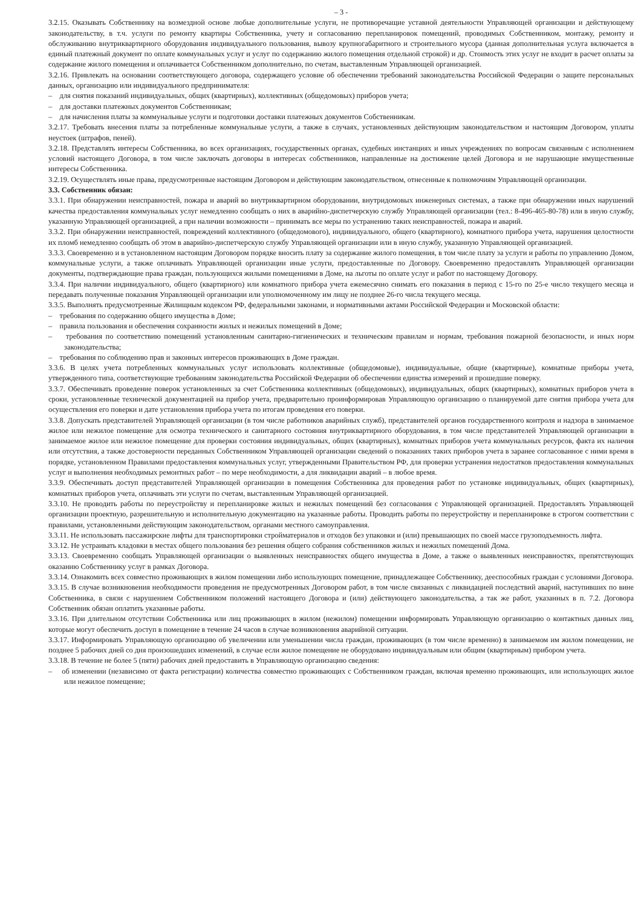– 3 -
3.2.15. Оказывать Собственнику на возмездной основе любые дополнительные услуги, не противоречащие уставной деятельности Управляющей организации и действующему законодательству, в т.ч. услуги по ремонту квартиры Собственника, учету и согласованию перепланировок помещений, проводимых Собственником, монтажу, ремонту и обслуживанию внутриквартирного оборудования индивидуального пользования, вывозу крупногабаритного и строительного мусора (данная дополнительная услуга включается в единый платежный документ по оплате коммунальных услуг и услуг по содержанию жилого помещения отдельной строкой) и др. Стоимость этих услуг не входит в расчет оплаты за содержание жилого помещения и оплачивается Собственником дополнительно, по счетам, выставленным Управляющей организацией.
3.2.16. Привлекать на основании соответствующего договора, содержащего условие об обеспечении требований законодательства Российской Федерации о защите персональных данных, организацию или индивидуального предпринимателя:
– для снятия показаний индивидуальных, общих (квартирных), коллективных (общедомовых) приборов учета;
– для доставки платежных документов Собственникам;
– для начисления платы за коммунальные услуги и подготовки доставки платежных документов Собственникам.
3.2.17. Требовать внесения платы за потребленные коммунальные услуги, а также в случаях, установленных действующим законодательством и настоящим Договором, уплаты неустоек (штрафов, пеней).
3.2.18. Представлять интересы Собственника, во всех организациях, государственных органах, судебных инстанциях и иных учреждениях по вопросам связанным с исполнением условий настоящего Договора, в том числе заключать договоры в интересах собственников, направленные на достижение целей Договора и не нарушающие имущественные интересы Собственника.
3.2.19. Осуществлять иные права, предусмотренные настоящим Договором и действующим законодательством, отнесенные к полномочиям Управляющей организации.
3.3. Собственник обязан:
3.3.1. При обнаружении неисправностей, пожара и аварий во внутриквартирном оборудовании, внутридомовых инженерных системах, а также при обнаружении иных нарушений качества предоставления коммунальных услуг немедленно сообщать о них в аварийно-диспетчерскую службу Управляющей организации (тел.: 8-496-465-80-78) или в иную службу, указанную Управляющей организацией, а при наличии возможности – принимать все меры по устранению таких неисправностей, пожара и аварий.
3.3.2. При обнаружении неисправностей, повреждений коллективного (общедомового), индивидуального, общего (квартирного), комнатного прибора учета, нарушения целостности их пломб немедленно сообщать об этом в аварийно-диспетчерскую службу Управляющей организации или в иную службу, указанную Управляющей организацией.
3.3.3. Своевременно и в установленном настоящим Договором порядке вносить плату за содержание жилого помещения, в том числе плату за услуги и работы по управлению Домом, коммунальные услуги, а также оплачивать Управляющей организации иные услуги, предоставленные по Договору. Своевременно предоставлять Управляющей организации документы, подтверждающие права граждан, пользующихся жилыми помещениями в Доме, на льготы по оплате услуг и работ по настоящему Договору.
3.3.4. При наличии индивидуального, общего (квартирного) или комнатного прибора учета ежемесячно снимать его показания в период с 15-го по 25-е число текущего месяца и передавать полученные показания Управляющей организации или уполномоченному им лицу не позднее 26-го числа текущего месяца.
3.3.5. Выполнять предусмотренные Жилищным кодексом РФ, федеральными законами, и нормативными актами Российской Федерации и Московской области:
– требования по содержанию общего имущества в Доме;
– правила пользования и обеспечения сохранности жилых и нежилых помещений в Доме;
– требования по соответствию помещений установленным санитарно-гигиенических и техническим правилам и нормам, требования пожарной безопасности, и иных норм законодательства;
– требования по соблюдению прав и законных интересов проживающих в Доме граждан.
3.3.6. В целях учета потребленных коммунальных услуг использовать коллективные (общедомовые), индивидуальные, общие (квартирные), комнатные приборы учета, утвержденного типа, соответствующие требованиям законодательства Российской Федерации об обеспечении единства измерений и прошедшие поверку.
3.3.7. Обеспечивать проведение поверок установленных за счет Собственника коллективных (общедомовых), индивидуальных, общих (квартирных), комнатных приборов учета в сроки, установленные технической документацией на прибор учета, предварительно проинформировав Управляющую организацию о планируемой дате снятия прибора учета для осуществления его поверки и дате установления прибора учета по итогам проведения его поверки.
3.3.8. Допускать представителей Управляющей организации (в том числе работников аварийных служб), представителей органов государственного контроля и надзора в занимаемое жилое или нежилое помещение для осмотра технического и санитарного состояния внутриквартирного оборудования, в том числе представителей Управляющей организации в занимаемое жилое или нежилое помещение для проверки состояния индивидуальных, общих (квартирных), комнатных приборов учета коммунальных ресурсов, факта их наличия или отсутствия, а также достоверности переданных Собственником Управляющей организации сведений о показаниях таких приборов учета в заранее согласованное с ними время в порядке, установленном Правилами предоставления коммунальных услуг, утвержденными Правительством РФ, для проверки устранения недостатков предоставления коммунальных услуг и выполнения необходимых ремонтных работ – по мере необходимости, а для ликвидации аварий – в любое время.
3.3.9. Обеспечивать доступ представителей Управляющей организации в помещения Собственника для проведения работ по установке индивидуальных, общих (квартирных), комнатных приборов учета, оплачивать эти услуги по счетам, выставленным Управляющей организацией.
3.3.10. Не проводить работы по переустройству и перепланировке жилых и нежилых помещений без согласования с Управляющей организацией. Предоставлять Управляющей организации проектную, разрешительную и исполнительную документацию на указанные работы. Проводить работы по переустройству и перепланировке в строгом соответствии с правилами, установленными действующим законодательством, органами местного самоуправления.
3.3.11. Не использовать пассажирские лифты для транспортировки стройматериалов и отходов без упаковки и (или) превышающих по своей массе грузоподъемность лифта.
3.3.12. Не устраивать кладовки в местах общего пользования без решения общего собрания собственников жилых и нежилых помещений Дома.
3.3.13. Своевременно сообщать Управляющей организации о выявленных неисправностях общего имущества в Доме, а также о выявленных неисправностях, препятствующих оказанию Собственнику услуг в рамках Договора.
3.3.14. Ознакомить всех совместно проживающих в жилом помещении либо использующих помещение, принадлежащее Собственнику, дееспособных граждан с условиями Договора.
3.3.15. В случае возникновения необходимости проведения не предусмотренных Договором работ, в том числе связанных с ликвидацией последствий аварий, наступивших по вине Собственника, в связи с нарушением Собственником положений настоящего Договора и (или) действующего законодательства, а так же работ, указанных в п. 7.2. Договора Собственник обязан оплатить указанные работы.
3.3.16. При длительном отсутствии Собственника или лиц проживающих в жилом (нежилом) помещении информировать Управляющую организацию о контактных данных лиц, которые могут обеспечить доступ в помещение в течение 24 часов в случае возникновения аварийной ситуации.
3.3.17. Информировать Управляющую организацию об увеличении или уменьшении числа граждан, проживающих (в том числе временно) в занимаемом им жилом помещении, не позднее 5 рабочих дней со дня произошедших изменений, в случае если жилое помещение не оборудовано индивидуальным или общим (квартирным) прибором учета.
3.3.18. В течение не более 5 (пяти) рабочих дней предоставить в Управляющую организацию сведения:
– об изменении (независимо от факта регистрации) количества совместно проживающих с Собственником граждан, включая временно проживающих, или использующих жилое или нежилое помещение;